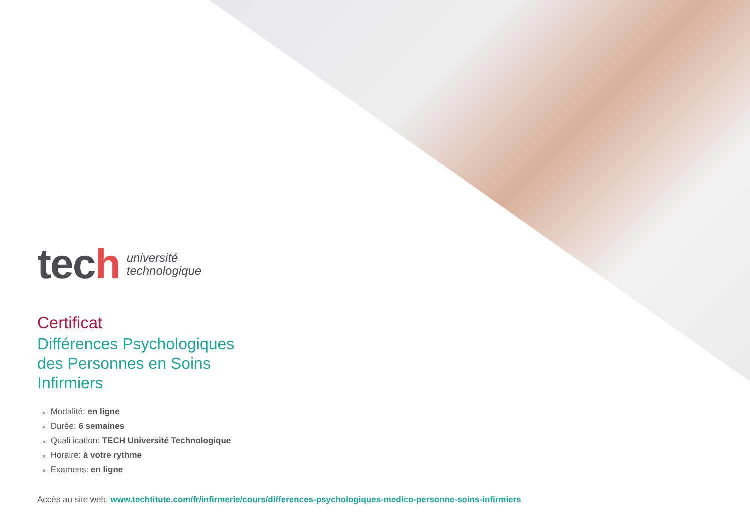tech
université
technologique
Certificat
Différences Psychologiques
des Personnes en Soins
Infirmiers
» Modalité: en ligne
» Durée: 6 semaines
» Quali ication: TECH Université Technologique
» Horaire: à votre rythme
» Examens: en ligne
Accès au site web: www.techtitute.com/fr/infirmerie/cours/differences-psychologiques-medico-personne-soins-infirmiers